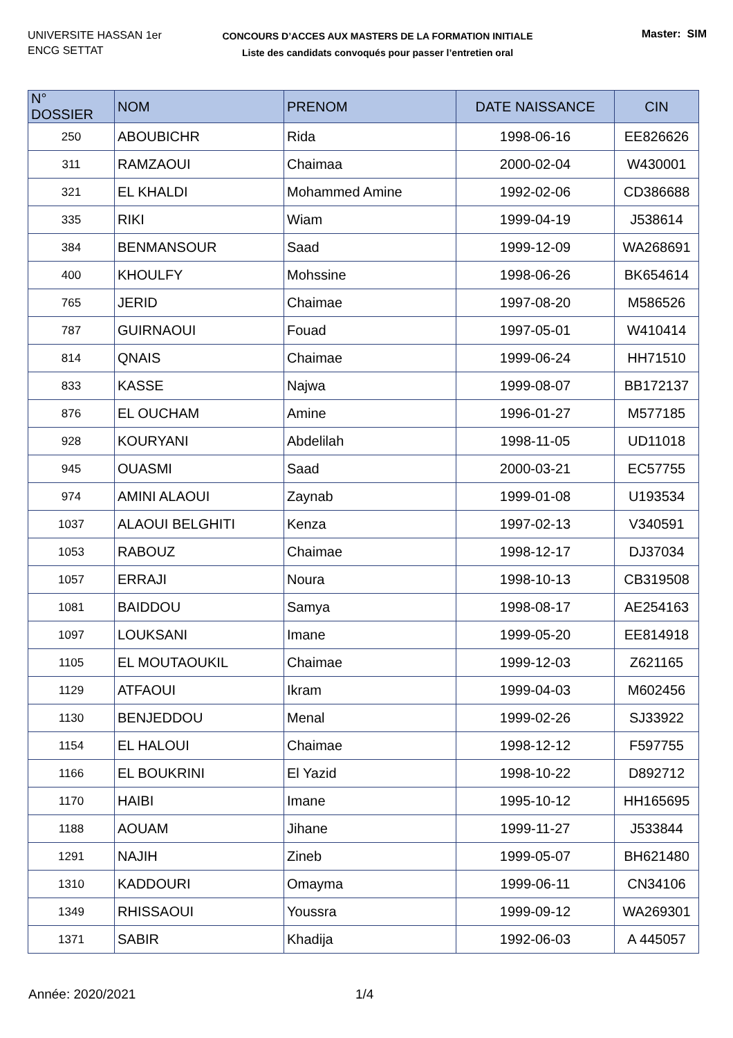UNIVERSITE HASSAN 1er
ENCG SETTAT
CONCOURS D’ACCES AUX MASTERS DE LA FORMATION INITIALE
Liste des candidats convoqués pour passer l’entretien oral
Master: SIM
| N° DOSSIER | NOM | PRENOM | DATE NAISSANCE | CIN |
| --- | --- | --- | --- | --- |
| 250 | ABOUBICHR | Rida | 1998-06-16 | EE826626 |
| 311 | RAMZAOUI | Chaimaa | 2000-02-04 | W430001 |
| 321 | EL KHALDI | Mohammed Amine | 1992-02-06 | CD386688 |
| 335 | RIKI | Wiam | 1999-04-19 | J538614 |
| 384 | BENMANSOUR | Saad | 1999-12-09 | WA268691 |
| 400 | KHOULFY | Mohssine | 1998-06-26 | BK654614 |
| 765 | JERID | Chaimae | 1997-08-20 | M586526 |
| 787 | GUIRNAOUI | Fouad | 1997-05-01 | W410414 |
| 814 | QNAIS | Chaimae | 1999-06-24 | HH71510 |
| 833 | KASSE | Najwa | 1999-08-07 | BB172137 |
| 876 | EL OUCHAM | Amine | 1996-01-27 | M577185 |
| 928 | KOURYANI | Abdelilah | 1998-11-05 | UD11018 |
| 945 | OUASMI | Saad | 2000-03-21 | EC57755 |
| 974 | AMINI ALAOUI | Zaynab | 1999-01-08 | U193534 |
| 1037 | ALAOUI BELGHITI | Kenza | 1997-02-13 | V340591 |
| 1053 | RABOUZ | Chaimae | 1998-12-17 | DJ37034 |
| 1057 | ERRAJI | Noura | 1998-10-13 | CB319508 |
| 1081 | BAIDDOU | Samya | 1998-08-17 | AE254163 |
| 1097 | LOUKSANI | Imane | 1999-05-20 | EE814918 |
| 1105 | EL MOUTAOUKIL | Chaimae | 1999-12-03 | Z621165 |
| 1129 | ATFAOUI | Ikram | 1999-04-03 | M602456 |
| 1130 | BENJEDDOU | Menal | 1999-02-26 | SJ33922 |
| 1154 | EL HALOUI | Chaimae | 1998-12-12 | F597755 |
| 1166 | EL BOUKRINI | El Yazid | 1998-10-22 | D892712 |
| 1170 | HAIBI | Imane | 1995-10-12 | HH165695 |
| 1188 | AOUAM | Jihane | 1999-11-27 | J533844 |
| 1291 | NAJIH | Zineb | 1999-05-07 | BH621480 |
| 1310 | KADDOURI | Omayma | 1999-06-11 | CN34106 |
| 1349 | RHISSAOUI | Youssra | 1999-09-12 | WA269301 |
| 1371 | SABIR | Khadija | 1992-06-03 | A 445057 |
Année: 2020/2021 1/4